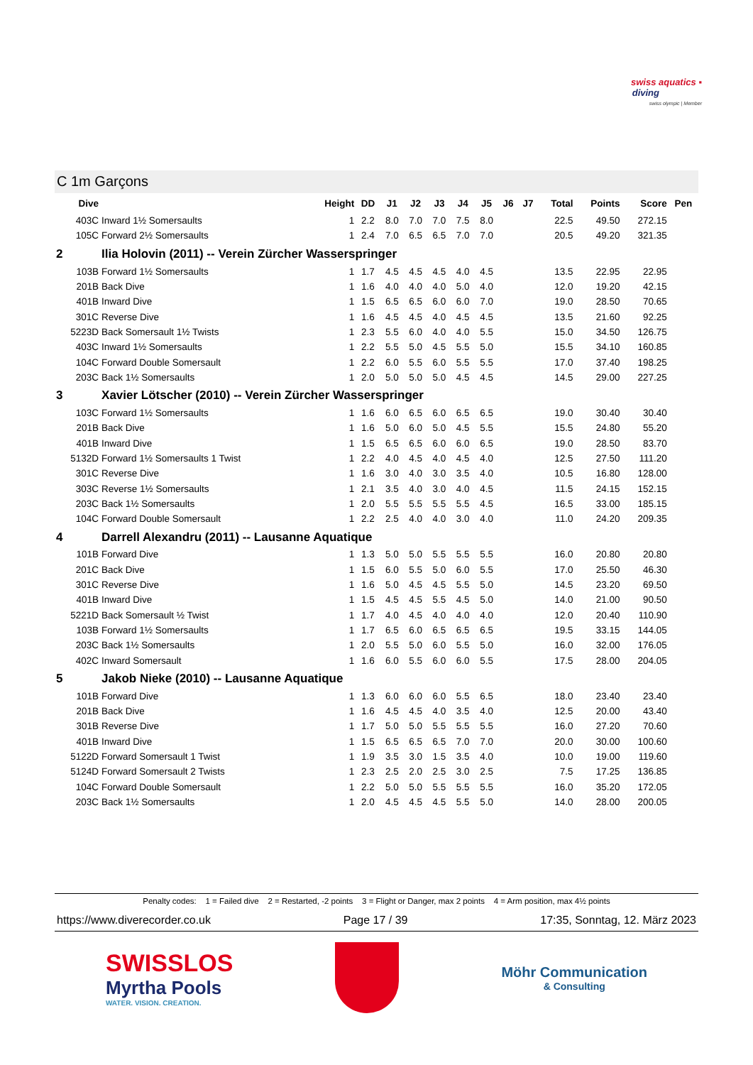swiss aquatics ▪
diving
swiss olympic | Member
C 1m Garçons
| Dive | | Height | DD | J1 | J2 | J3 | J4 | J5 | J6 | J7 | Total | Points | Score | Pen |
| --- | --- | --- | --- | --- | --- | --- | --- | --- | --- | --- | --- | --- | --- | --- |
| 403C | Inward 1½ Somersaults | 1 | 2.2 | 8.0 | 7.0 | 7.0 | 7.5 | 8.0 | | | 22.5 | 49.50 | 272.15 | |
| 105C | Forward 2½ Somersaults | 1 | 2.4 | 7.0 | 6.5 | 6.5 | 7.0 | 7.0 | | | 20.5 | 49.20 | 321.35 | |
| 2 | Ilia Holovin (2011) -- Verein Zürcher Wasserspringer | | | | | | | | | | | | | |
| 103B | Forward 1½ Somersaults | 1 | 1.7 | 4.5 | 4.5 | 4.5 | 4.0 | 4.5 | | | 13.5 | 22.95 | 22.95 | |
| 201B | Back Dive | 1 | 1.6 | 4.0 | 4.0 | 4.0 | 5.0 | 4.0 | | | 12.0 | 19.20 | 42.15 | |
| 401B | Inward Dive | 1 | 1.5 | 6.5 | 6.5 | 6.0 | 6.0 | 7.0 | | | 19.0 | 28.50 | 70.65 | |
| 301C | Reverse Dive | 1 | 1.6 | 4.5 | 4.5 | 4.0 | 4.5 | 4.5 | | | 13.5 | 21.60 | 92.25 | |
| 5223D | Back Somersault 1½ Twists | 1 | 2.3 | 5.5 | 6.0 | 4.0 | 4.0 | 5.5 | | | 15.0 | 34.50 | 126.75 | |
| 403C | Inward 1½ Somersaults | 1 | 2.2 | 5.5 | 5.0 | 4.5 | 5.5 | 5.0 | | | 15.5 | 34.10 | 160.85 | |
| 104C | Forward Double Somersault | 1 | 2.2 | 6.0 | 5.5 | 6.0 | 5.5 | 5.5 | | | 17.0 | 37.40 | 198.25 | |
| 203C | Back 1½ Somersaults | 1 | 2.0 | 5.0 | 5.0 | 5.0 | 4.5 | 4.5 | | | 14.5 | 29.00 | 227.25 | |
| 3 | Xavier Lötscher (2010) -- Verein Zürcher Wasserspringer | | | | | | | | | | | | | |
| 103C | Forward 1½ Somersaults | 1 | 1.6 | 6.0 | 6.5 | 6.0 | 6.5 | 6.5 | | | 19.0 | 30.40 | 30.40 | |
| 201B | Back Dive | 1 | 1.6 | 5.0 | 6.0 | 5.0 | 4.5 | 5.5 | | | 15.5 | 24.80 | 55.20 | |
| 401B | Inward Dive | 1 | 1.5 | 6.5 | 6.5 | 6.0 | 6.0 | 6.5 | | | 19.0 | 28.50 | 83.70 | |
| 5132D | Forward 1½ Somersaults 1 Twist | 1 | 2.2 | 4.0 | 4.5 | 4.0 | 4.5 | 4.0 | | | 12.5 | 27.50 | 111.20 | |
| 301C | Reverse Dive | 1 | 1.6 | 3.0 | 4.0 | 3.0 | 3.5 | 4.0 | | | 10.5 | 16.80 | 128.00 | |
| 303C | Reverse 1½ Somersaults | 1 | 2.1 | 3.5 | 4.0 | 3.0 | 4.0 | 4.5 | | | 11.5 | 24.15 | 152.15 | |
| 203C | Back 1½ Somersaults | 1 | 2.0 | 5.5 | 5.5 | 5.5 | 5.5 | 4.5 | | | 16.5 | 33.00 | 185.15 | |
| 104C | Forward Double Somersault | 1 | 2.2 | 2.5 | 4.0 | 4.0 | 3.0 | 4.0 | | | 11.0 | 24.20 | 209.35 | |
| 4 | Darrell Alexandru (2011) -- Lausanne Aquatique | | | | | | | | | | | | | |
| 101B | Forward Dive | 1 | 1.3 | 5.0 | 5.0 | 5.5 | 5.5 | 5.5 | | | 16.0 | 20.80 | 20.80 | |
| 201C | Back Dive | 1 | 1.5 | 6.0 | 5.5 | 5.0 | 6.0 | 5.5 | | | 17.0 | 25.50 | 46.30 | |
| 301C | Reverse Dive | 1 | 1.6 | 5.0 | 4.5 | 4.5 | 5.5 | 5.0 | | | 14.5 | 23.20 | 69.50 | |
| 401B | Inward Dive | 1 | 1.5 | 4.5 | 4.5 | 5.5 | 4.5 | 5.0 | | | 14.0 | 21.00 | 90.50 | |
| 5221D | Back Somersault ½ Twist | 1 | 1.7 | 4.0 | 4.5 | 4.0 | 4.0 | 4.0 | | | 12.0 | 20.40 | 110.90 | |
| 103B | Forward 1½ Somersaults | 1 | 1.7 | 6.5 | 6.0 | 6.5 | 6.5 | 6.5 | | | 19.5 | 33.15 | 144.05 | |
| 203C | Back 1½ Somersaults | 1 | 2.0 | 5.5 | 5.0 | 6.0 | 5.5 | 5.0 | | | 16.0 | 32.00 | 176.05 | |
| 402C | Inward Somersault | 1 | 1.6 | 6.0 | 5.5 | 6.0 | 6.0 | 5.5 | | | 17.5 | 28.00 | 204.05 | |
| 5 | Jakob Nieke (2010) -- Lausanne Aquatique | | | | | | | | | | | | | |
| 101B | Forward Dive | 1 | 1.3 | 6.0 | 6.0 | 6.0 | 5.5 | 6.5 | | | 18.0 | 23.40 | 23.40 | |
| 201B | Back Dive | 1 | 1.6 | 4.5 | 4.5 | 4.0 | 3.5 | 4.0 | | | 12.5 | 20.00 | 43.40 | |
| 301B | Reverse Dive | 1 | 1.7 | 5.0 | 5.0 | 5.5 | 5.5 | 5.5 | | | 16.0 | 27.20 | 70.60 | |
| 401B | Inward Dive | 1 | 1.5 | 6.5 | 6.5 | 6.5 | 7.0 | 7.0 | | | 20.0 | 30.00 | 100.60 | |
| 5122D | Forward Somersault 1 Twist | 1 | 1.9 | 3.5 | 3.0 | 1.5 | 3.5 | 4.0 | | | 10.0 | 19.00 | 119.60 | |
| 5124D | Forward Somersault 2 Twists | 1 | 2.3 | 2.5 | 2.0 | 2.5 | 3.0 | 2.5 | | | 7.5 | 17.25 | 136.85 | |
| 104C | Forward Double Somersault | 1 | 2.2 | 5.0 | 5.0 | 5.5 | 5.5 | 5.5 | | | 16.0 | 35.20 | 172.05 | |
| 203C | Back 1½ Somersaults | 1 | 2.0 | 4.5 | 4.5 | 4.5 | 5.5 | 5.0 | | | 14.0 | 28.00 | 200.05 | |
Penalty codes: 1 = Failed dive 2 = Restarted, -2 points 3 = Flight or Danger, max 2 points 4 = Arm position, max 4½ points
https://www.diverecorder.co.uk Page 17 / 39 17:35, Sonntag, 12. März 2023
SWISSLOS
Myrtha Pools
WATER. VISION. CREATION.
Möhr Communication
& Consulting